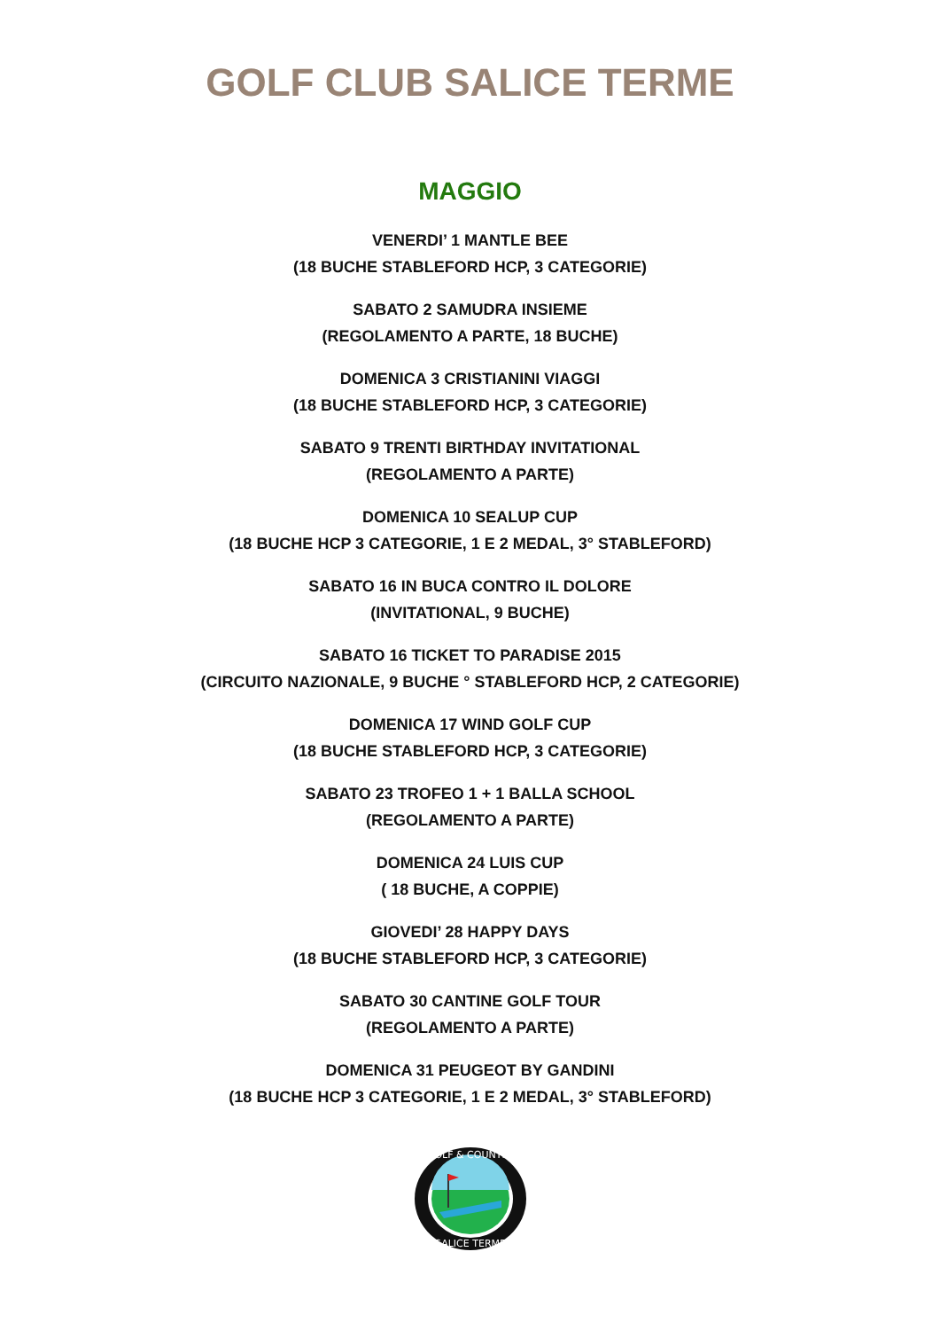GOLF CLUB SALICE TERME
MAGGIO
VENERDI’ 1 MANTLE BEE
(18 BUCHE STABLEFORD HCP, 3 CATEGORIE)
SABATO 2 SAMUDRA INSIEME
(REGOLAMENTO A PARTE, 18 BUCHE)
DOMENICA 3 CRISTIANINI VIAGGI
(18 BUCHE STABLEFORD HCP, 3 CATEGORIE)
SABATO 9 TRENTI BIRTHDAY INVITATIONAL
(REGOLAMENTO A PARTE)
DOMENICA 10 SEALUP CUP
(18 BUCHE HCP 3 CATEGORIE, 1 E 2 MEDAL, 3° STABLEFORD)
SABATO 16 IN BUCA CONTRO IL DOLORE
(INVITATIONAL, 9 BUCHE)
SABATO 16 TICKET TO PARADISE 2015
(CIRCUITO NAZIONALE, 9 BUCHE ° STABLEFORD HCP, 2 CATEGORIE)
DOMENICA 17 WIND GOLF CUP
(18 BUCHE STABLEFORD HCP, 3 CATEGORIE)
SABATO 23 TROFEO 1 + 1 BALLA SCHOOL
(REGOLAMENTO A PARTE)
DOMENICA 24 LUIS CUP
( 18 BUCHE, A COPPIE)
GIOVEDI’ 28 HAPPY DAYS
(18 BUCHE STABLEFORD HCP, 3 CATEGORIE)
SABATO 30 CANTINE GOLF TOUR
(REGOLAMENTO A PARTE)
DOMENICA 31 PEUGEOT BY GANDINI
(18 BUCHE HCP 3 CATEGORIE, 1 E 2 MEDAL, 3° STABLEFORD)
GOLF & COUNTRY
SALICE TERME